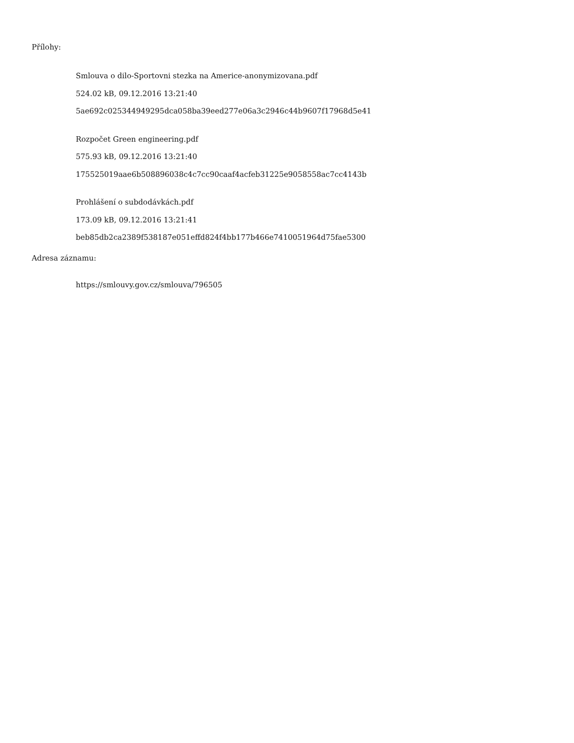Přílohy:
Smlouva o dilo-Sportovni stezka na Americe-anonymizovana.pdf
524.02 kB, 09.12.2016 13:21:40
5ae692c025344949295dca058ba39eed277e06a3c2946c44b9607f17968d5e41
Rozpočet Green engineering.pdf
575.93 kB, 09.12.2016 13:21:40
175525019aae6b508896038c4c7cc90caaf4acfeb31225e9058558ac7cc4143b
Prohlášení o subdodávkách.pdf
173.09 kB, 09.12.2016 13:21:41
beb85db2ca2389f538187e051effd824f4bb177b466e7410051964d75fae5300
Adresa záznamu:
https://smlouvy.gov.cz/smlouva/796505